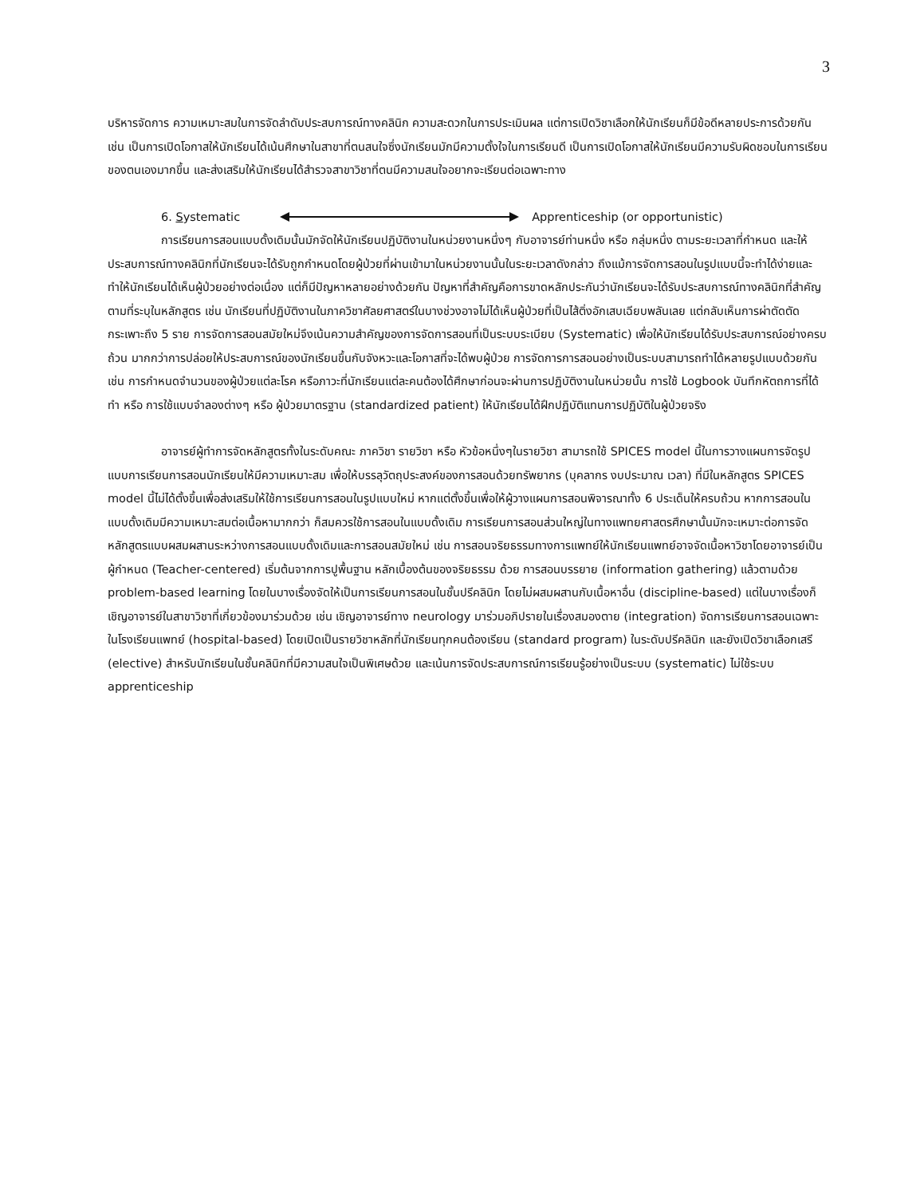3
บริหารจัดการ ความเหมาะสมในการจัดลำดับประสบการณ์ทางคลินิก ความสะดวกในการประเมินผล แต่การเปิดวิชาเลือกให้นักเรียนก็มีข้อดีหลายประการด้วยกัน เช่น เป็นการเปิดโอกาสให้นักเรียนได้เน้นศึกษาในสาขาที่ตนสนใจซึ่งนักเรียนมักมีความตั้งใจในการเรียนดี เป็นการเปิดโอกาสให้นักเรียนมีความรับผิดชอบในการเรียนของตนเองมากขึ้น และส่งเสริมให้นักเรียนได้สำรวจสาขาวิชาที่ตนมีความสนใจอยากจะเรียนต่อเฉพาะทาง
6. Systematic Apprenticeship (or opportunistic)
การเรียนการสอนแบบดั้งเดิมนั้นมักจัดให้นักเรียนปฏิบัติงานในหน่วยงานหนึ่งๆ กับอาจารย์ท่านหนึ่ง หรือ กลุ่มหนึ่ง ตามระยะเวลาที่กำหนด และให้ประสบการณ์ทางคลินิกที่นักเรียนจะได้รับถูกกำหนดโดยผู้ป่วยที่ผ่านเข้ามาในหน่วยงานนั้นในระยะเวลาดังกล่าว ถึงแม้การจัดการสอนในรูปแบบนี้จะทำได้ง่ายและทำให้นักเรียนได้เห็นผู้ป่วยอย่างต่อเนื่อง แต่ก็มีปัญหาหลายอย่างด้วยกัน ปัญหาที่สำคัญคือการขาดหลักประกันว่านักเรียนจะได้รับประสบการณ์ทางคลินิกที่สำคัญตามที่ระบุในหลักสูตร เช่น นักเรียนที่ปฏิบัติงานในภาควิชาศัลยศาสตร์ในบางช่วงอาจไม่ได้เห็นผู้ป่วยที่เป็นไส้ติ่งอักเสบเฉียบพลันเลย แต่กลับเห็นการผ่าตัดตัดกระเพาะถึง 5 ราย การจัดการสอนสมัยใหม่จึงเน้นความสำคัญของการจัดการสอนที่เป็นระบบระเบียบ (Systematic) เพื่อให้นักเรียนได้รับประสบการณ์อย่างครบถ้วน มากกว่าการปล่อยให้ประสบการณ์ของนักเรียนขึ้นกับจังหวะและโอกาสที่จะได้พบผู้ป่วย การจัดการการสอนอย่างเป็นระบบสามารถทำได้หลายรูปแบบด้วยกัน เช่น การกำหนดจำนวนของผู้ป่วยแต่ละโรค หรือภาวะที่นักเรียนแต่ละคนต้องได้ศึกษาก่อนจะผ่านการปฏิบัติงานในหน่วยนั้น การใช้ Logbook บันทึกหัตถการที่ได้ทำ หรือ การใช้แบบจำลองต่างๆ หรือ ผู้ป่วยมาตรฐาน (standardized patient) ให้นักเรียนได้ฝึกปฏิบัติแทนการปฏิบัติในผู้ป่วยจริง
อาจารย์ผู้ทำการจัดหลักสูตรทั้งในระดับคณะ ภาควิชา รายวิชา หรือ หัวข้อหนึ่งๆในรายวิชา สามารถใช้ SPICES model นี้ในการวางแผนการจัดรูปแบบการเรียนการสอนนักเรียนให้มีความเหมาะสม เพื่อให้บรรลุวัตถุประสงค์ของการสอนด้วยทรัพยากร (บุคลากร งบประมาณ เวลา) ที่มีในหลักสูตร SPICES model นี้ไม่ได้ตั้งขึ้นเพื่อส่งเสริมให้ใช้การเรียนการสอนในรูปแบบใหม่ หากแต่ตั้งขึ้นเพื่อให้ผู้วางแผนการสอนพิจารณาทั้ง 6 ประเด็นให้ครบถ้วน หากการสอนในแบบดั้งเดิมมีความเหมาะสมต่อเนื้อหามากกว่า ก็สมควรใช้การสอนในแบบดั้งเดิม การเรียนการสอนส่วนใหญ่ในทางแพทยศาสตรศึกษานั้นมักจะเหมาะต่อการจัดหลักสูตรแบบผสมผสานระหว่างการสอนแบบดั้งเดิมและการสอนสมัยใหม่ เช่น การสอนจริยธรรมทางการแพทย์ให้นักเรียนแพทย์อาจจัดเนื้อหาวิชาโดยอาจารย์เป็นผู้กำหนด (Teacher-centered) เริ่มต้นจากการปูพื้นฐาน หลักเบื้องต้นของจริยธรรม ด้วย การสอนบรรยาย (information gathering) แล้วตามด้วย problem-based learning โดยในบางเรื่องจัดให้เป็นการเรียนการสอนในชั้นปรีคลินิก โดยไม่ผสมผสานกับเนื้อหาอื่น (discipline-based) แต่ในบางเรื่องก็เชิญอาจารย์ในสาขาวิชาที่เกี่ยวข้องมาร่วมด้วย เช่น เชิญอาจารย์ทาง neurology มาร่วมอภิปรายในเรื่องสมองตาย (integration) จัดการเรียนการสอนเฉพาะในโรงเรียนแพทย์ (hospital-based) โดยเปิดเป็นรายวิชาหลักที่นักเรียนทุกคนต้องเรียน (standard program) ในระดับปรีคลินิก และยังเปิดวิชาเลือกเสรี (elective) สำหรับนักเรียนในชั้นคลินิกที่มีความสนใจเป็นพิเศษด้วย และเน้นการจัดประสบการณ์การเรียนรู้อย่างเป็นระบบ (systematic) ไม่ใช้ระบบ apprenticeship